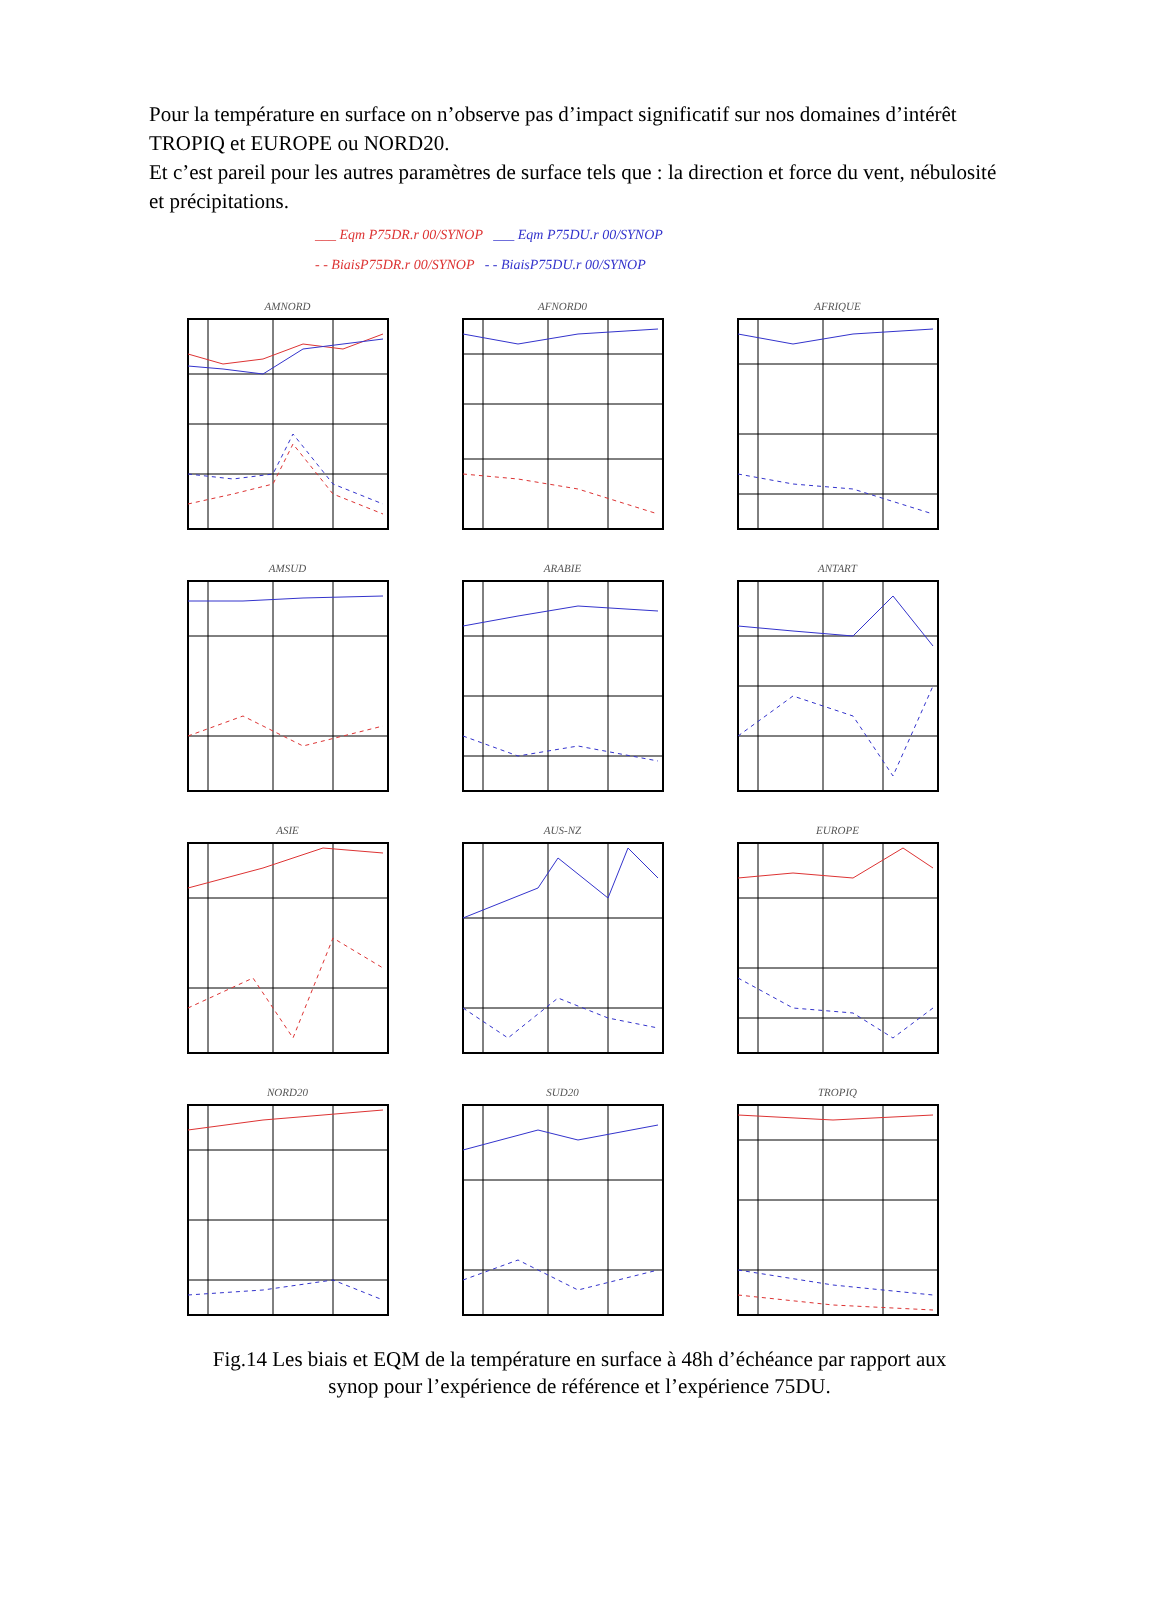Pour la température en surface on n’observe pas d’impact significatif sur nos domaines d’intérêt TROPIQ et EUROPE ou NORD20.
Et c’est pareil pour les autres paramètres de surface tels que : la direction et force du vent, nébulosité et précipitations.
___ Eqm P75DR.r 00/SYNOP ___ Eqm P75DU.r 00/SYNOP
- - BiaisP75DR.r 00/SYNOP - - BiaisP75DU.r 00/SYNOP
AMNORD
AFNORD0
AFRIQUE
AMSUD
ARABIE
ANTART
ASIE
AUS-NZ
EUROPE
NORD20
SUD20
TROPIQ
Fig.14 Les biais et EQM de la température en surface à 48h d’échéance par rapport aux
synop pour l’expérience de référence et l’expérience 75DU.